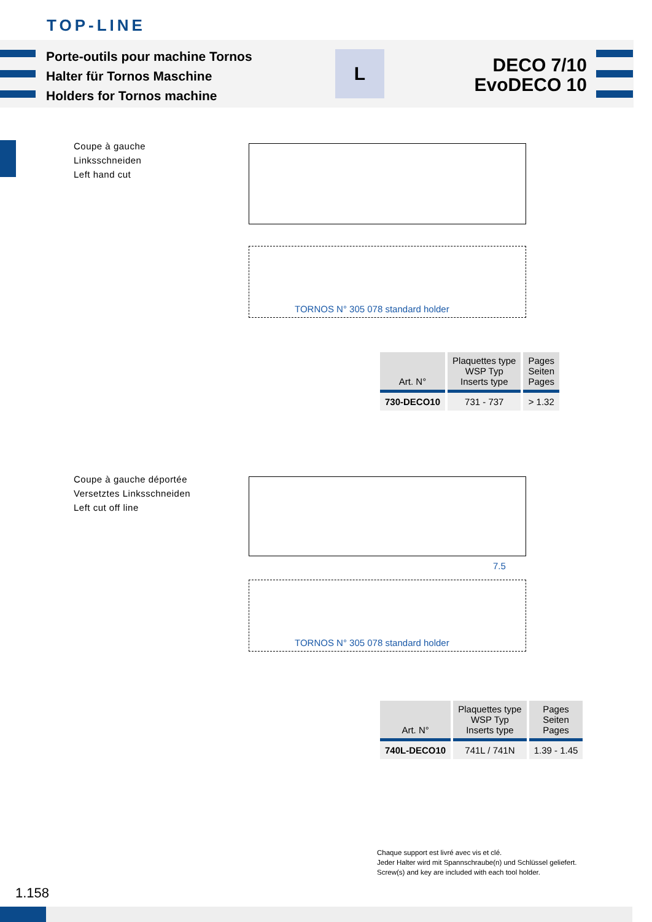TOP-LINE
Porte-outils pour machine Tornos
Halter für Tornos Maschine
Holders for Tornos machine
L
DECO 7/10
EvoDECO 10
Coupe à gauche
Linksschneiden
Left hand cut
TORNOS N° 305 078 standard holder
| Art. N° | Plaquettes type WSP Typ Inserts type | Pages Seiten Pages |
| --- | --- | --- |
| 730-DECO10 | 731 - 737 | > 1.32 |
Coupe à gauche déportée
Versetztes Linksschneiden
Left cut off line
7.5
TORNOS N° 305 078 standard holder
| Art. N° | Plaquettes type WSP Typ Inserts type | Pages Seiten Pages |
| --- | --- | --- |
| 740L-DECO10 | 741L / 741N | 1.39 - 1.45 |
Chaque support est livré avec vis et clé.
Jeder Halter wird mit Spannschraube(n) und Schlüssel geliefert.
Screw(s) and key are included with each tool holder.
1.158